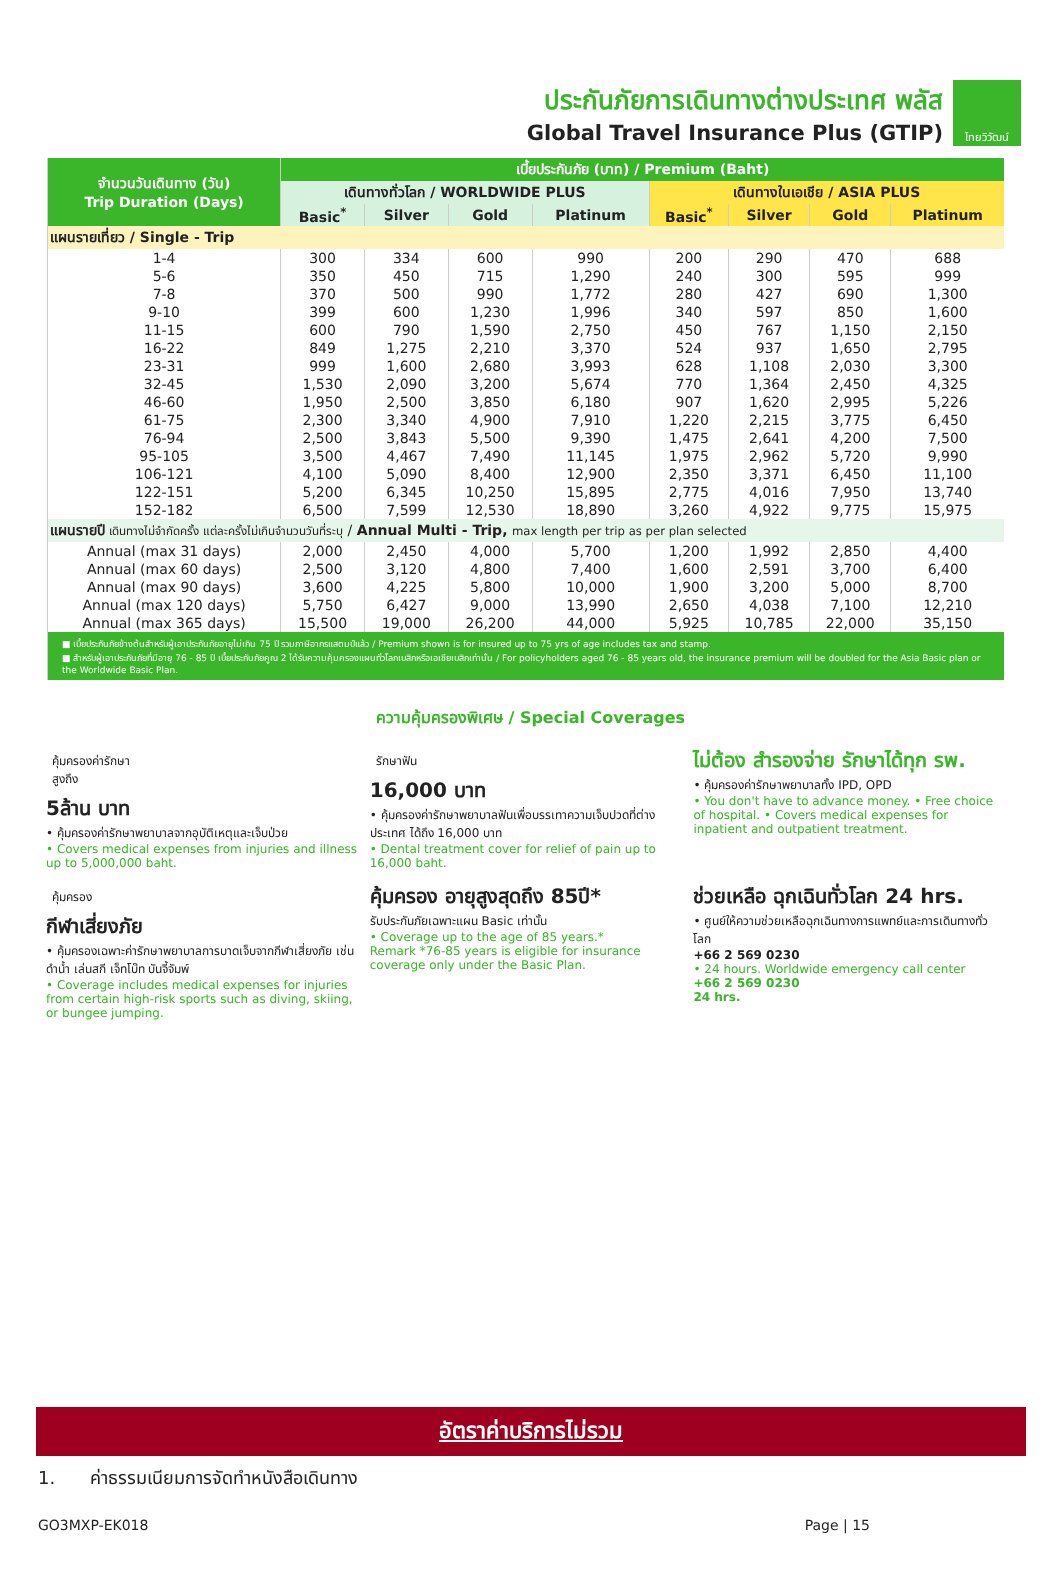ประกันภัยการเดินทางต่างประเทศ พลัส
Global Travel Insurance Plus (GTIP)
ไทยวิวัฒน์
| จำนวนวันเดินทาง (วัน) Trip Duration (Days) | เบี้ยประกันภัย (บาท) / Premium (Baht) | | | | | | | |
| --- | --- | --- | --- | --- | --- | --- | --- | --- |
| | เดินทางทั่วโลก / WORLDWIDE PLUS | | | | เดินทางในเอเชีย / ASIA PLUS | | | |
| | Basic<sup>*</sup> | Silver | Gold | Platinum | Basic<sup>*</sup> | Silver | Gold | Platinum |
| แผนรายเที่ยว / Single - Trip | | | | | | | | |
| 1-4 | 300 | 334 | 600 | 990 | 200 | 290 | 470 | 688 |
| 5-6 | 350 | 450 | 715 | 1,290 | 240 | 300 | 595 | 999 |
| 7-8 | 370 | 500 | 990 | 1,772 | 280 | 427 | 690 | 1,300 |
| 9-10 | 399 | 600 | 1,230 | 1,996 | 340 | 597 | 850 | 1,600 |
| 11-15 | 600 | 790 | 1,590 | 2,750 | 450 | 767 | 1,150 | 2,150 |
| 16-22 | 849 | 1,275 | 2,210 | 3,370 | 524 | 937 | 1,650 | 2,795 |
| 23-31 | 999 | 1,600 | 2,680 | 3,993 | 628 | 1,108 | 2,030 | 3,300 |
| 32-45 | 1,530 | 2,090 | 3,200 | 5,674 | 770 | 1,364 | 2,450 | 4,325 |
| 46-60 | 1,950 | 2,500 | 3,850 | 6,180 | 907 | 1,620 | 2,995 | 5,226 |
| 61-75 | 2,300 | 3,340 | 4,900 | 7,910 | 1,220 | 2,215 | 3,775 | 6,450 |
| 76-94 | 2,500 | 3,843 | 5,500 | 9,390 | 1,475 | 2,641 | 4,200 | 7,500 |
| 95-105 | 3,500 | 4,467 | 7,490 | 11,145 | 1,975 | 2,962 | 5,720 | 9,990 |
| 106-121 | 4,100 | 5,090 | 8,400 | 12,900 | 2,350 | 3,371 | 6,450 | 11,100 |
| 122-151 | 5,200 | 6,345 | 10,250 | 15,895 | 2,775 | 4,016 | 7,950 | 13,740 |
| 152-182 | 6,500 | 7,599 | 12,530 | 18,890 | 3,260 | 4,922 | 9,775 | 15,975 |
| แผนรายปี เดินทางไม่จำกัดครั้ง แต่ละครั้งไม่เกินจำนวนวันที่ระบุ / Annual Multi - Trip, max length per trip as per plan selected | | | | | | | | |
| Annual (max 31 days) | 2,000 | 2,450 | 4,000 | 5,700 | 1,200 | 1,992 | 2,850 | 4,400 |
| Annual (max 60 days) | 2,500 | 3,120 | 4,800 | 7,400 | 1,600 | 2,591 | 3,700 | 6,400 |
| Annual (max 90 days) | 3,600 | 4,225 | 5,800 | 10,000 | 1,900 | 3,200 | 5,000 | 8,700 |
| Annual (max 120 days) | 5,750 | 6,427 | 9,000 | 13,990 | 2,650 | 4,038 | 7,100 | 12,210 |
| Annual (max 365 days) | 15,500 | 19,000 | 26,200 | 44,000 | 5,925 | 10,785 | 22,000 | 35,150 |
| ■ เบี้ยประกันภัยข้างต้นสำหรับผู้เอาประกันภัยอายุไม่เกิน 75 ปี รวมภาษีอากรแสตมป์แล้ว / Premium shown is for insured up to 75 yrs of age includes tax and stamp. ■ สำหรับผู้เอาประกันภัยที่มีอายุ 76 - 85 ปี เบี้ยประกันภัยคูณ 2 ได้รับความคุ้มครองแผนทั่วโลกเบสิกหรือเอเชียเบสิกเท่านั้น / For policyholders aged 76 - 85 years old, the insurance premium will be doubled for the Asia Basic plan or the Worldwide Basic Plan. | | | | | | | | |
ความคุ้มครองพิเศษ / Special Coverages
คุ้มครองค่ารักษาสูงถึง
5ล้าน บาท
• คุ้มครองค่ารักษาพยาบาลจากอุบัติเหตุและเจ็บป่วย
• Covers medical expenses from injuries and illness up to 5,000,000 baht.
รักษาฟัน
16,000 บาท
• คุ้มครองค่ารักษาพยาบาลฟันเพื่อบรรเทาความเจ็บปวดที่ต่างประเทศ ได้ถึง 16,000 บาท
• Dental treatment cover for relief of pain up to 16,000 baht.
ไม่ต้อง สำรองจ่าย รักษาได้ทุก รพ.
• คุ้มครองค่ารักษาพยาบาลทั้ง IPD, OPD
• You don't have to advance money. • Free choice of hospital. • Covers medical expenses for inpatient and outpatient treatment.
คุ้มครอง
กีฬาเสี่ยงภัย
• คุ้มครองเฉพาะค่ารักษาพยาบาลการบาดเจ็บจากกีฬาเสี่ยงภัย เช่น ดำน้ำ เล่นสกี เจ็ทโบ๊ท บันจี้จัมพ์
• Coverage includes medical expenses for injuries from certain high-risk sports such as diving, skiing, or bungee jumping.
คุ้มครอง อายุสูงสุดถึง 85ปี*
รับประกันภัยเฉพาะแผน Basic เท่านั้น
• Coverage up to the age of 85 years.*
Remark *76-85 years is eligible for insurance coverage only under the Basic Plan.
ช่วยเหลือ ฉุกเฉินทั่วโลก 24 hrs.
• ศูนย์ให้ความช่วยเหลือฉุกเฉินทางการแพทย์และการเดินทางทั่วโลก
+66 2 569 0230
• 24 hours. Worldwide emergency call center
+66 2 569 0230
24 hrs.
อัตราค่าบริการไม่รวม
1. ค่าธรรมเนียมการจัดทำหนังสือเดินทาง
GO3MXP-EK018 Page | 15